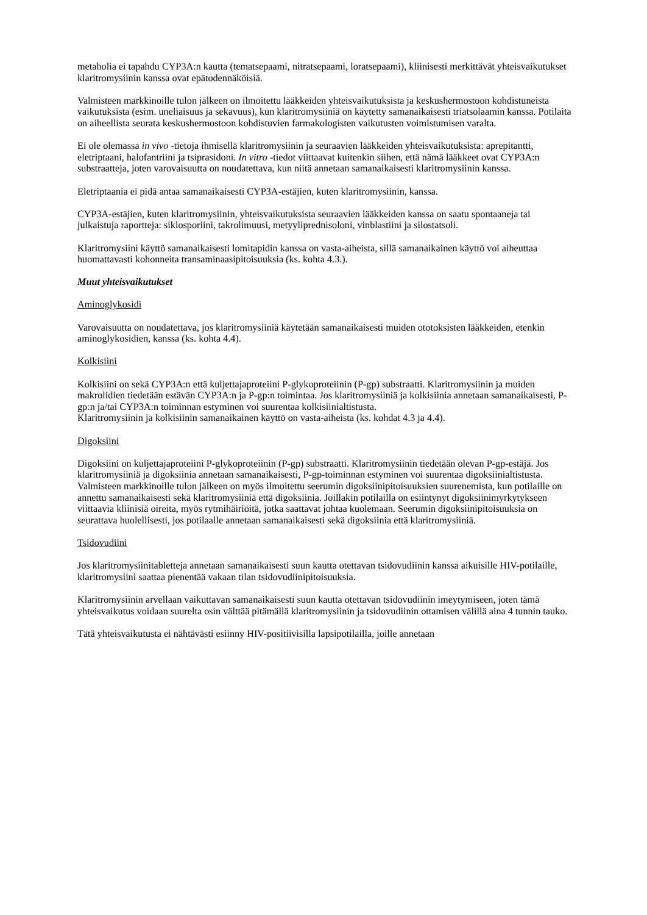metabolia ei tapahdu CYP3A:n kautta (tematsepaami, nitratsepaami, loratsepaami), kliinisesti merkittävät yhteisvaikutukset klaritromysiinin kanssa ovat epätodennäköisiä.
Valmisteen markkinoille tulon jälkeen on ilmoitettu lääkkeiden yhteisvaikutuksista ja keskushermostoon kohdistuneista vaikutuksista (esim. uneliaisuus ja sekavuus), kun klaritromysiiniä on käytetty samanaikaisesti triatsolaamin kanssa. Potilaita on aiheellista seurata keskushermostoon kohdistuvien farmakologisten vaikutusten voimistumisen varalta.
Ei ole olemassa in vivo -tietoja ihmisellä klaritromysiinin ja seuraavien lääkkeiden yhteisvaikutuksista: aprepitantti, eletriptaani, halofantriini ja tsiprasidoni. In vitro -tiedot viittaavat kuitenkin siihen, että nämä lääkkeet ovat CYP3A:n substraatteja, joten varovaisuutta on noudatettava, kun niitä annetaan samanaikaisesti klaritromysiinin kanssa.
Eletriptaania ei pidä antaa samanaikaisesti CYP3A-estäjien, kuten klaritromysiinin, kanssa.
CYP3A-estäjien, kuten klaritromysiinin, yhteisvaikutuksista seuraavien lääkkeiden kanssa on saatu spontaaneja tai julkaistuja raportteja: siklosporiini, takrolimuusi, metyyliprednisoloni, vinblastiini ja silostatsoli.
Klaritromysiini käyttö samanaikaisesti lomitapidin kanssa on vasta-aiheista, sillä samanaikainen käyttö voi aiheuttaa huomattavasti kohonneita transaminaasipitoisuuksia (ks. kohta 4.3.).
Muut yhteisvaikutukset
Aminoglykosidi
Varovaisuutta on noudatettava, jos klaritromysiiniä käytetään samanaikaisesti muiden ototoksisten lääkkeiden, etenkin aminoglykosidien, kanssa (ks. kohta 4.4).
Kolkisiini
Kolkisiini on sekä CYP3A:n että kuljettajaproteiini P-glykoproteiinin (P-gp) substraatti. Klaritromysiinin ja muiden makrolidien tiedetään estävän CYP3A:n ja P-gp:n toimintaa. Jos klaritromysiiniä ja kolkisiinia annetaan samanaikaisesti, P-gp:n ja/tai CYP3A:n toiminnan estyminen voi suurentaa kolkisiinialtistusta.
Klaritromysiinin ja kolkisiinin samanaikainen käyttö on vasta-aiheista (ks. kohdat 4.3 ja 4.4).
Digoksiini
Digoksiini on kuljettajaproteiini P-glykoproteiinin (P-gp) substraatti. Klaritromysiinin tiedetään olevan P-gp-estäjä. Jos klaritromysiiniä ja digoksiinia annetaan samanaikaisesti, P-gp-toiminnan estyminen voi suurentaa digoksiinialtistusta. Valmisteen markkinoille tulon jälkeen on myös ilmoitettu seerumin digoksiinipitoisuuksien suurenemista, kun potilaille on annettu samanaikaisesti sekä klaritromysiiniä että digoksiinia. Joillakin potilailla on esiintynyt digoksiinimyrkytykseen viittaavia kliinisiä oireita, myös rytmihäiriöitä, jotka saattavat johtaa kuolemaan. Seerumin digoksiinipitoisuuksia on seurattava huolellisesti, jos potilaalle annetaan samanaikaisesti sekä digoksiinia että klaritromysiiniä.
Tsidovudiini
Jos klaritromysiinitabletteja annetaan samanaikaisesti suun kautta otettavan tsidovudiinin kanssa aikuisille HIV-potilaille, klaritromysiini saattaa pienentää vakaan tilan tsidovudiinipitoisuuksia.
Klaritromysiinin arvellaan vaikuttavan samanaikaisesti suun kautta otettavan tsidovudiinin imeytymiseen, joten tämä yhteisvaikutus voidaan suurelta osin välttää pitämällä klaritromysiinin ja tsidovudiinin ottamisen välillä aina 4 tunnin tauko.
Tätä yhteisvaikutusta ei nähtävästi esiinny HIV-positiivisilla lapsipotilailla, joille annetaan